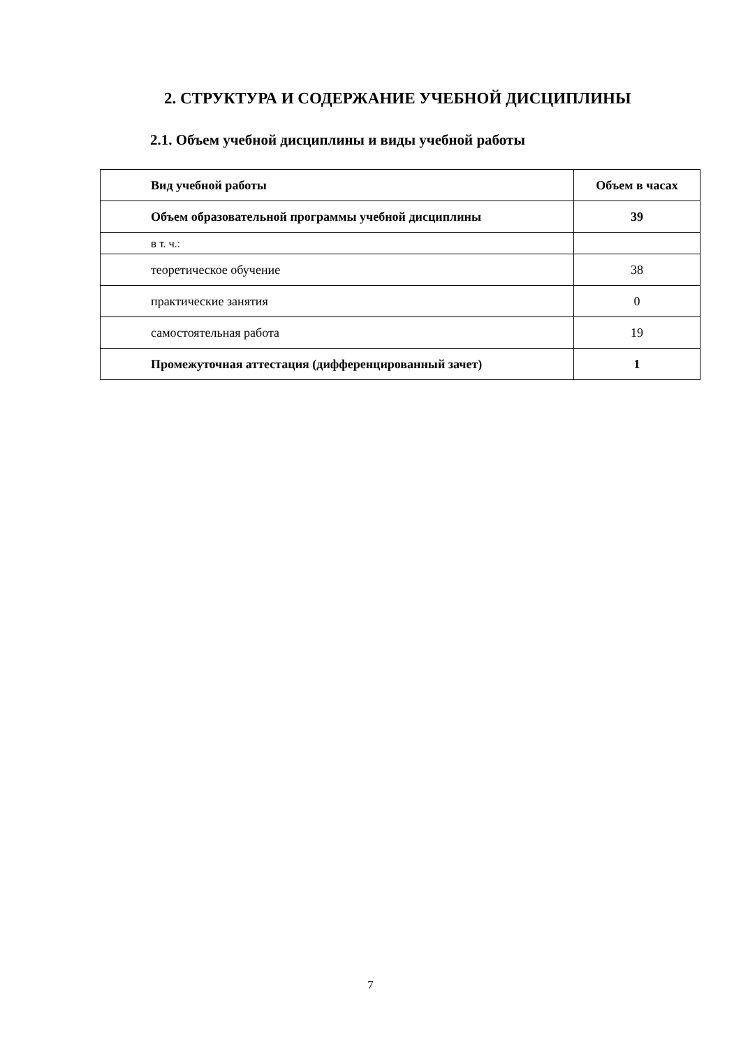2. СТРУКТУРА И СОДЕРЖАНИЕ УЧЕБНОЙ ДИСЦИПЛИНЫ
2.1. Объем учебной дисциплины и виды учебной работы
| Вид учебной работы | Объем в часах |
| --- | --- |
| Объем образовательной программы учебной дисциплины | 39 |
| в т. ч.: | |
| теоретическое обучение | 38 |
| практические занятия | 0 |
| самостоятельная работа | 19 |
| Промежуточная аттестация (дифференцированный зачет) | 1 |
7